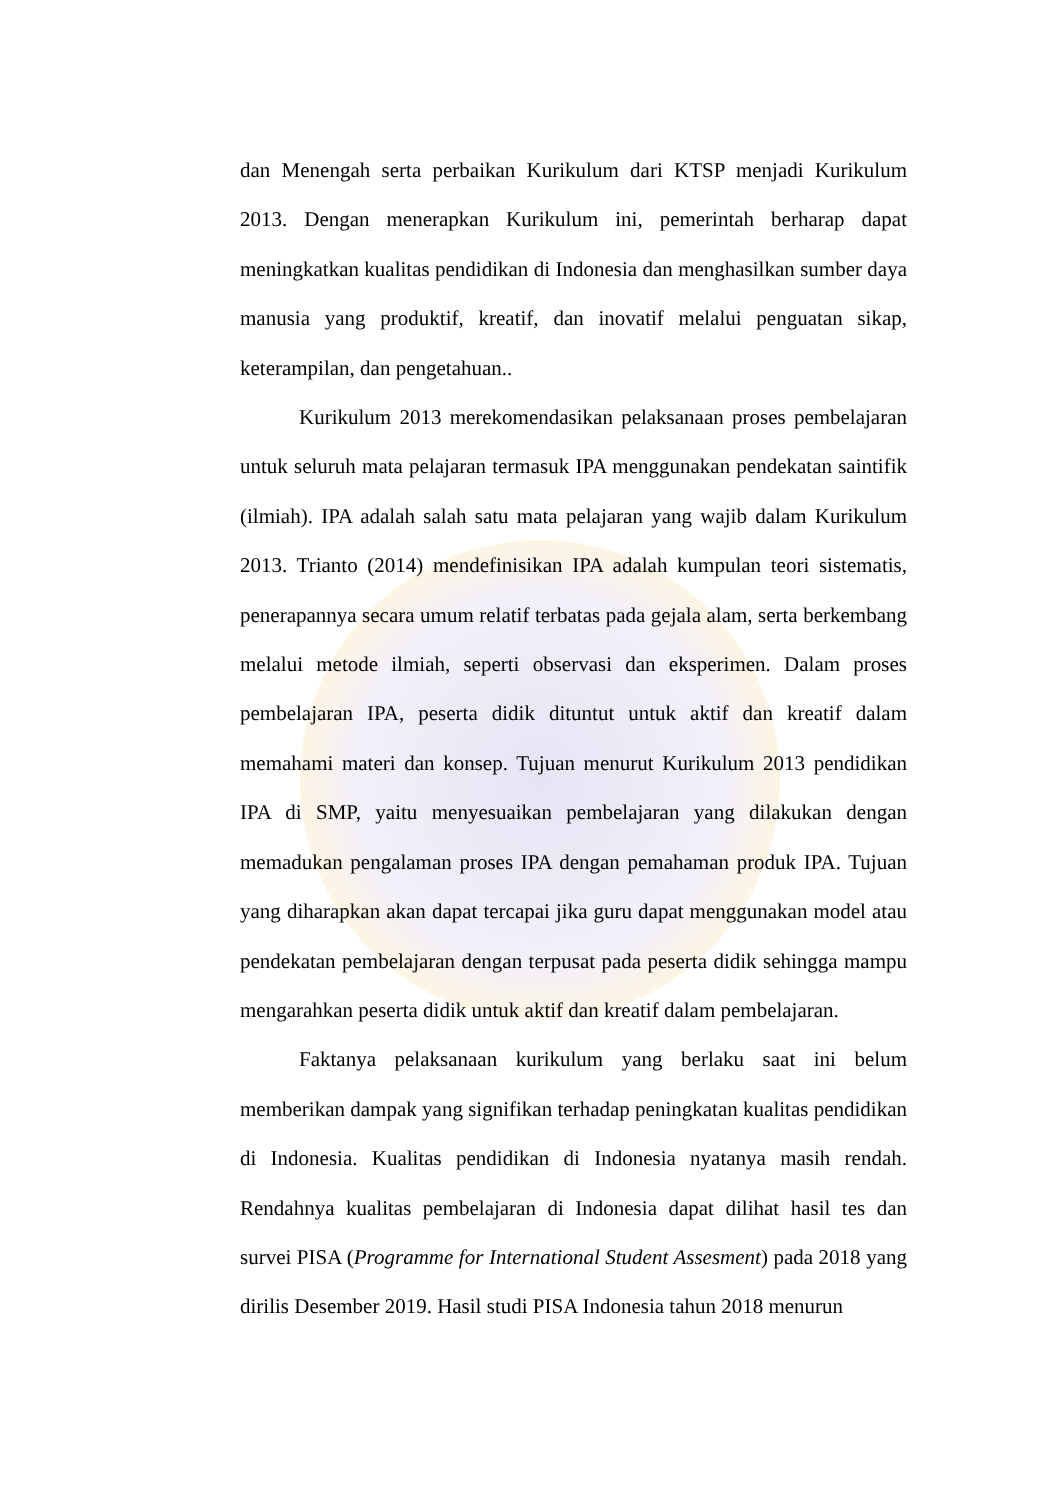dan Menengah serta perbaikan Kurikulum dari KTSP menjadi Kurikulum 2013. Dengan menerapkan Kurikulum ini, pemerintah berharap dapat meningkatkan kualitas pendidikan di Indonesia dan menghasilkan sumber daya manusia yang produktif, kreatif, dan inovatif melalui penguatan sikap, keterampilan, dan pengetahuan..
Kurikulum 2013 merekomendasikan pelaksanaan proses pembelajaran untuk seluruh mata pelajaran termasuk IPA menggunakan pendekatan saintifik (ilmiah). IPA adalah salah satu mata pelajaran yang wajib dalam Kurikulum 2013. Trianto (2014) mendefinisikan IPA adalah kumpulan teori sistematis, penerapannya secara umum relatif terbatas pada gejala alam, serta berkembang melalui metode ilmiah, seperti observasi dan eksperimen. Dalam proses pembelajaran IPA, peserta didik dituntut untuk aktif dan kreatif dalam memahami materi dan konsep. Tujuan menurut Kurikulum 2013 pendidikan IPA di SMP, yaitu menyesuaikan pembelajaran yang dilakukan dengan memadukan pengalaman proses IPA dengan pemahaman produk IPA. Tujuan yang diharapkan akan dapat tercapai jika guru dapat menggunakan model atau pendekatan pembelajaran dengan terpusat pada peserta didik sehingga mampu mengarahkan peserta didik untuk aktif dan kreatif dalam pembelajaran.
Faktanya pelaksanaan kurikulum yang berlaku saat ini belum memberikan dampak yang signifikan terhadap peningkatan kualitas pendidikan di Indonesia. Kualitas pendidikan di Indonesia nyatanya masih rendah. Rendahnya kualitas pembelajaran di Indonesia dapat dilihat hasil tes dan survei PISA (Programme for International Student Assesment) pada 2018 yang dirilis Desember 2019. Hasil studi PISA Indonesia tahun 2018 menurun